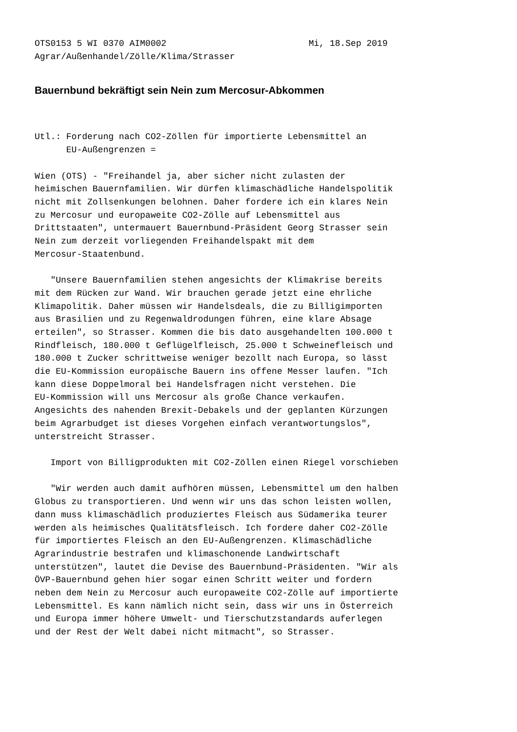OTS0153 5 WI 0370 AIM0002                           Mi, 18.Sep 2019
Agrar/Außenhandel/Zölle/Klima/Strasser
Bauernbund bekräftigt sein Nein zum Mercosur-Abkommen
Utl.: Forderung nach CO2-Zöllen für importierte Lebensmittel an
      EU-Außengrenzen =

Wien (OTS) - "Freihandel ja, aber sicher nicht zulasten der
heimischen Bauernfamilien. Wir dürfen klimaschädliche Handelspolitik
nicht mit Zollsenkungen belohnen. Daher fordere ich ein klares Nein
zu Mercosur und europaweite CO2-Zölle auf Lebensmittel aus
Drittstaaten", untermauert Bauernbund-Präsident Georg Strasser sein
Nein zum derzeit vorliegenden Freihandelspakt mit dem
Mercosur-Staatenbund.

   "Unsere Bauernfamilien stehen angesichts der Klimakrise bereits
mit dem Rücken zur Wand. Wir brauchen gerade jetzt eine ehrliche
Klimapolitik. Daher müssen wir Handelsdeals, die zu Billigimporten
aus Brasilien und zu Regenwaldrodungen führen, eine klare Absage
erteilen", so Strasser. Kommen die bis dato ausgehandelten 100.000 t
Rindfleisch, 180.000 t Geflügelfleisch, 25.000 t Schweinefleisch und
180.000 t Zucker schrittweise weniger bezollt nach Europa, so lässt
die EU-Kommission europäische Bauern ins offene Messer laufen. "Ich
kann diese Doppelmoral bei Handelsfragen nicht verstehen. Die
EU-Kommission will uns Mercosur als große Chance verkaufen.
Angesichts des nahenden Brexit-Debakels und der geplanten Kürzungen
beim Agrarbudget ist dieses Vorgehen einfach verantwortungslos",
unterstreicht Strasser.

   Import von Billigprodukten mit CO2-Zöllen einen Riegel vorschieben

   "Wir werden auch damit aufhören müssen, Lebensmittel um den halben
Globus zu transportieren. Und wenn wir uns das schon leisten wollen,
dann muss klimaschädlich produziertes Fleisch aus Südamerika teurer
werden als heimisches Qualitätsfleisch. Ich fordere daher CO2-Zölle
für importiertes Fleisch an den EU-Außengrenzen. Klimaschädliche
Agrarindustrie bestrafen und klimaschonende Landwirtschaft
unterstützen", lautet die Devise des Bauernbund-Präsidenten. "Wir als
ÖVP-Bauernbund gehen hier sogar einen Schritt weiter und fordern
neben dem Nein zu Mercosur auch europaweite CO2-Zölle auf importierte
Lebensmittel. Es kann nämlich nicht sein, dass wir uns in Österreich
und Europa immer höhere Umwelt- und Tierschutzstandards auferlegen
und der Rest der Welt dabei nicht mitmacht", so Strasser.